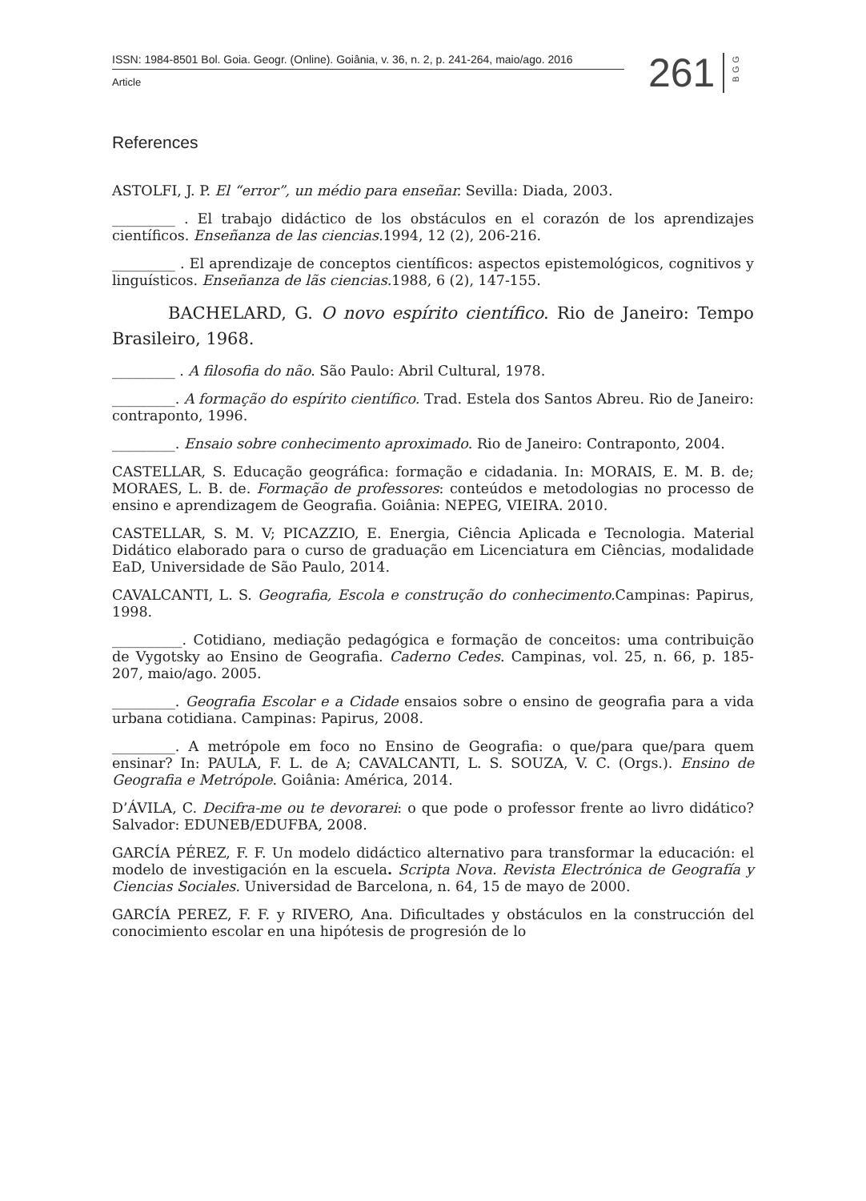ISSN: 1984-8501 Bol. Goia. Geogr. (Online). Goiânia, v. 36, n. 2, p. 241-264, maio/ago. 2016
Article
261
BGG
References
ASTOLFI, J. P. El “error”, un médio para enseñar. Sevilla: Diada, 2003.
_________ . El trabajo didáctico de los obstáculos en el corazón de los aprendizajes científicos. Enseñanza de las ciencias. 1994, 12 (2), 206-216.
_________ . El aprendizaje de conceptos científicos: aspectos epistemológicos, cognitivos y linguísticos. Enseñanza de lãs ciencias. 1988, 6 (2), 147-155.
BACHELARD, G. O novo espírito científico. Rio de Janeiro: Tempo Brasileiro, 1968.
_________ . A filosofia do não. São Paulo: Abril Cultural, 1978.
_________. A formação do espírito científico. Trad. Estela dos Santos Abreu. Rio de Janeiro: contraponto, 1996.
_________. Ensaio sobre conhecimento aproximado. Rio de Janeiro: Contraponto, 2004.
CASTELLAR, S. Educação geográfica: formação e cidadania. In: MORAIS, E. M. B. de; MORAES, L. B. de. Formação de professores: conteúdos e metodologias no processo de ensino e aprendizagem de Geografia. Goiânia: NEPEG, VIEIRA. 2010.
CASTELLAR, S. M. V; PICAZZIO, E. Energia, Ciência Aplicada e Tecnologia. Material Didático elaborado para o curso de graduação em Licenciatura em Ciências, modalidade EaD, Universidade de São Paulo, 2014.
CAVALCANTI, L. S. Geografia, Escola e construção do conhecimento. Campinas: Papirus, 1998.
__________. Cotidiano, mediação pedagógica e formação de conceitos: uma contribuição de Vygotsky ao Ensino de Geografia. Caderno Cedes. Campinas, vol. 25, n. 66, p. 185-207, maio/ago. 2005.
_________. Geografia Escolar e a Cidade ensaios sobre o ensino de geografia para a vida urbana cotidiana. Campinas: Papirus, 2008.
_________. A metrópole em foco no Ensino de Geografia: o que/para que/para quem ensinar? In: PAULA, F. L. de A; CAVALCANTI, L. S. SOUZA, V. C. (Orgs.). Ensino de Geografia e Metrópole. Goiânia: América, 2014.
D’ÁVILA, C. Decifra-me ou te devorarei: o que pode o professor frente ao livro didático? Salvador: EDUNEB/EDUFBA, 2008.
GARCÍA PÉREZ, F. F. Un modelo didáctico alternativo para transformar la educación: el modelo de investigación en la escuela. Scripta Nova. Revista Electrónica de Geografía y Ciencias Sociales. Universidad de Barcelona, n. 64, 15 de mayo de 2000.
GARCÍA PEREZ, F. F. y RIVERO, Ana. Dificultades y obstáculos en la construcción del conocimiento escolar en una hipótesis de progresión de lo